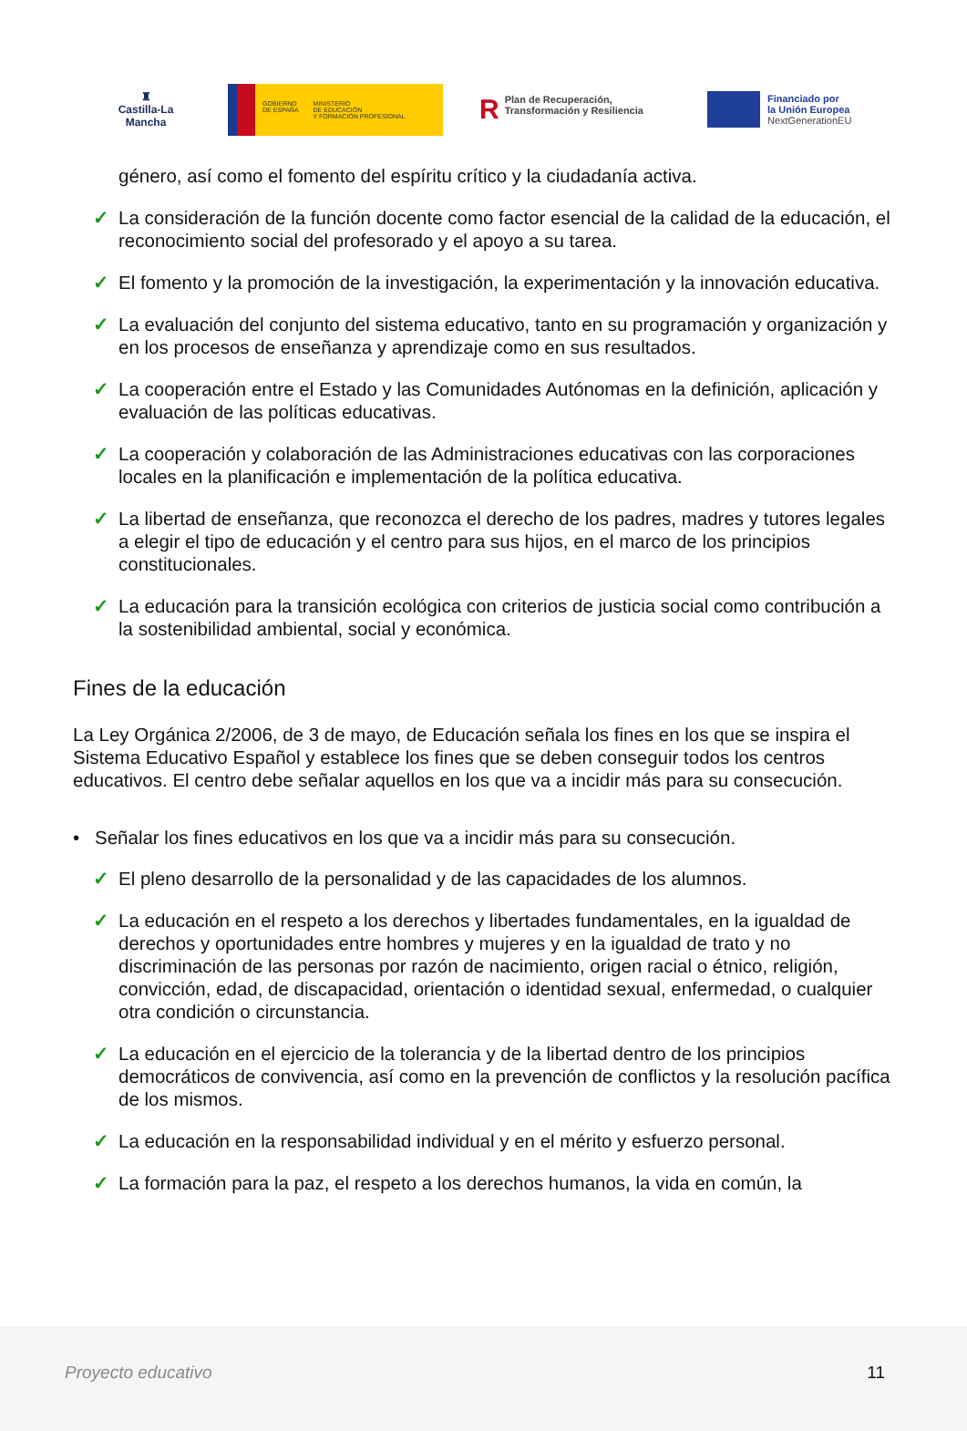♜
Castilla-La Mancha
GOBIERNO
DE ESPAÑA
MINISTERIO
DE EDUCACIÓN
Y FORMACIÓN PROFESIONAL
RPlan de Recuperación, Transformación y Resiliencia
Financiado por
la Unión Europea
NextGenerationEU
género, así como el fomento del espíritu crítico y la ciudadanía activa.
✓ La consideración de la función docente como factor esencial de la calidad de la educación, el reconocimiento social del profesorado y el apoyo a su tarea.
✓ El fomento y la promoción de la investigación, la experimentación y la innovación educativa.
✓ La evaluación del conjunto del sistema educativo, tanto en su programación y organización y en los procesos de enseñanza y aprendizaje como en sus resultados.
✓ La cooperación entre el Estado y las Comunidades Autónomas en la definición, aplicación y evaluación de las políticas educativas.
✓ La cooperación y colaboración de las Administraciones educativas con las corporaciones locales en la planificación e implementación de la política educativa.
✓ La libertad de enseñanza, que reconozca el derecho de los padres, madres y tutores legales a elegir el tipo de educación y el centro para sus hijos, en el marco de los principios constitucionales.
✓ La educación para la transición ecológica con criterios de justicia social como contribución a la sostenibilidad ambiental, social y económica.
Fines de la educación
La Ley Orgánica 2/2006, de 3 de mayo, de Educación señala los fines en los que se inspira el Sistema Educativo Español y establece los fines que se deben conseguir todos los centros educativos. El centro debe señalar aquellos en los que va a incidir más para su consecución.
• Señalar los fines educativos en los que va a incidir más para su consecución.
✓ El pleno desarrollo de la personalidad y de las capacidades de los alumnos.
✓ La educación en el respeto a los derechos y libertades fundamentales, en la igualdad de derechos y oportunidades entre hombres y mujeres y en la igualdad de trato y no discriminación de las personas por razón de nacimiento, origen racial o étnico, religión, convicción, edad, de discapacidad, orientación o identidad sexual, enfermedad, o cualquier otra condición o circunstancia.
✓ La educación en el ejercicio de la tolerancia y de la libertad dentro de los principios democráticos de convivencia, así como en la prevención de conflictos y la resolución pacífica de los mismos.
✓ La educación en la responsabilidad individual y en el mérito y esfuerzo personal.
✓ La formación para la paz, el respeto a los derechos humanos, la vida en común, la
Proyecto educativo 11